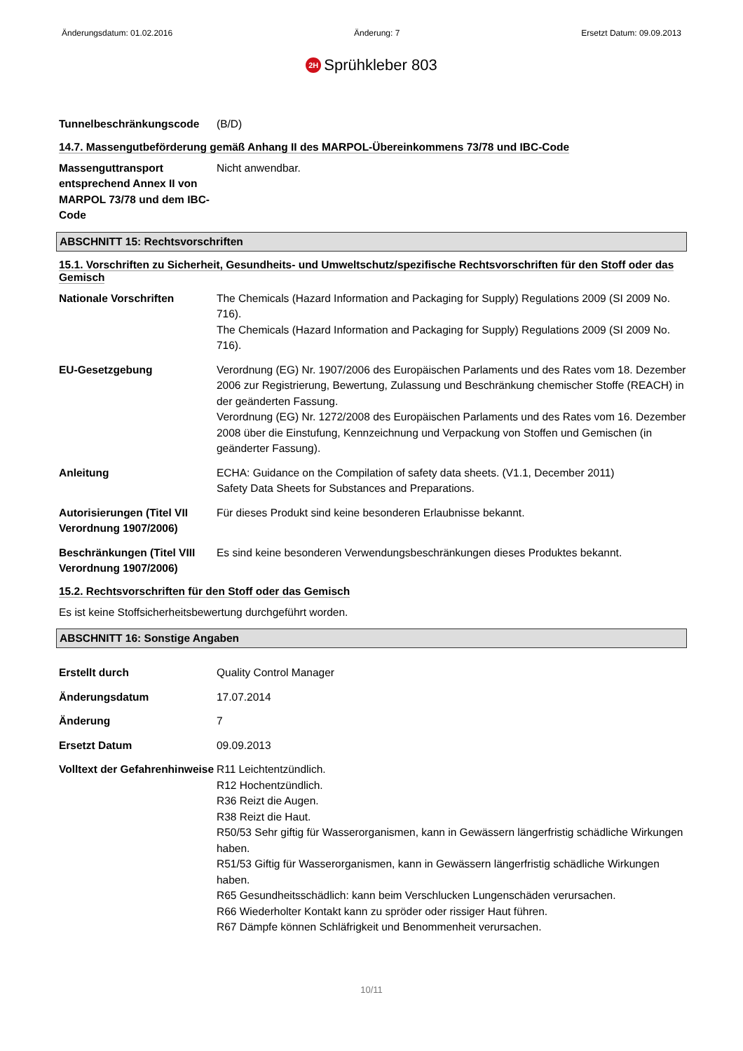Änderungsdatum: 01.02.2016 Änderung: 7 Ersetzt Datum: 09.09.2013
2H Sprühkleber 803
Tunnelbeschränkungscode (B/D)
14.7. Massengutbeförderung gemäß Anhang II des MARPOL-Übereinkommens 73/78 und IBC-Code
Massenguttransport entsprechend Annex II von MARPOL 73/78 und dem IBC-Code
Nicht anwendbar.
ABSCHNITT 15: Rechtsvorschriften
15.1. Vorschriften zu Sicherheit, Gesundheits- und Umweltschutz/spezifische Rechtsvorschriften für den Stoff oder das Gemisch
Nationale Vorschriften The Chemicals (Hazard Information and Packaging for Supply) Regulations 2009 (SI 2009 No. 716).
The Chemicals (Hazard Information and Packaging for Supply) Regulations 2009 (SI 2009 No. 716).
EU-Gesetzgebung Verordnung (EG) Nr. 1907/2006 des Europäischen Parlaments und des Rates vom 18. Dezember 2006 zur Registrierung, Bewertung, Zulassung und Beschränkung chemischer Stoffe (REACH) in der geänderten Fassung.
Verordnung (EG) Nr. 1272/2008 des Europäischen Parlaments und des Rates vom 16. Dezember 2008 über die Einstufung, Kennzeichnung und Verpackung von Stoffen und Gemischen (in geänderter Fassung).
Anleitung ECHA: Guidance on the Compilation of safety data sheets. (V1.1, December 2011)
Safety Data Sheets for Substances and Preparations.
Autorisierungen (Titel VII Verordnung 1907/2006)
Für dieses Produkt sind keine besonderen Erlaubnisse bekannt.
Beschränkungen (Titel VIII Verordnung 1907/2006)
Es sind keine besonderen Verwendungsbeschränkungen dieses Produktes bekannt.
15.2. Rechtsvorschriften für den Stoff oder das Gemisch
Es ist keine Stoffsicherheitsbewertung durchgeführt worden.
ABSCHNITT 16: Sonstige Angaben
Erstellt durch Quality Control Manager
Änderungsdatum 17.07.2014
Änderung 7
Ersetzt Datum 09.09.2013
Volltext der Gefahrenhinweise
R11 Leichtentzündlich.
R12 Hochentzündlich.
R36 Reizt die Augen.
R38 Reizt die Haut.
R50/53 Sehr giftig für Wasserorganismen, kann in Gewässern längerfristig schädliche Wirkungen haben.
R51/53 Giftig für Wasserorganismen, kann in Gewässern längerfristig schädliche Wirkungen haben.
R65 Gesundheitsschädlich: kann beim Verschlucken Lungenschäden verursachen.
R66 Wiederholter Kontakt kann zu spröder oder rissiger Haut führen.
R67 Dämpfe können Schläfrigkeit und Benommenheit verursachen.
10/11